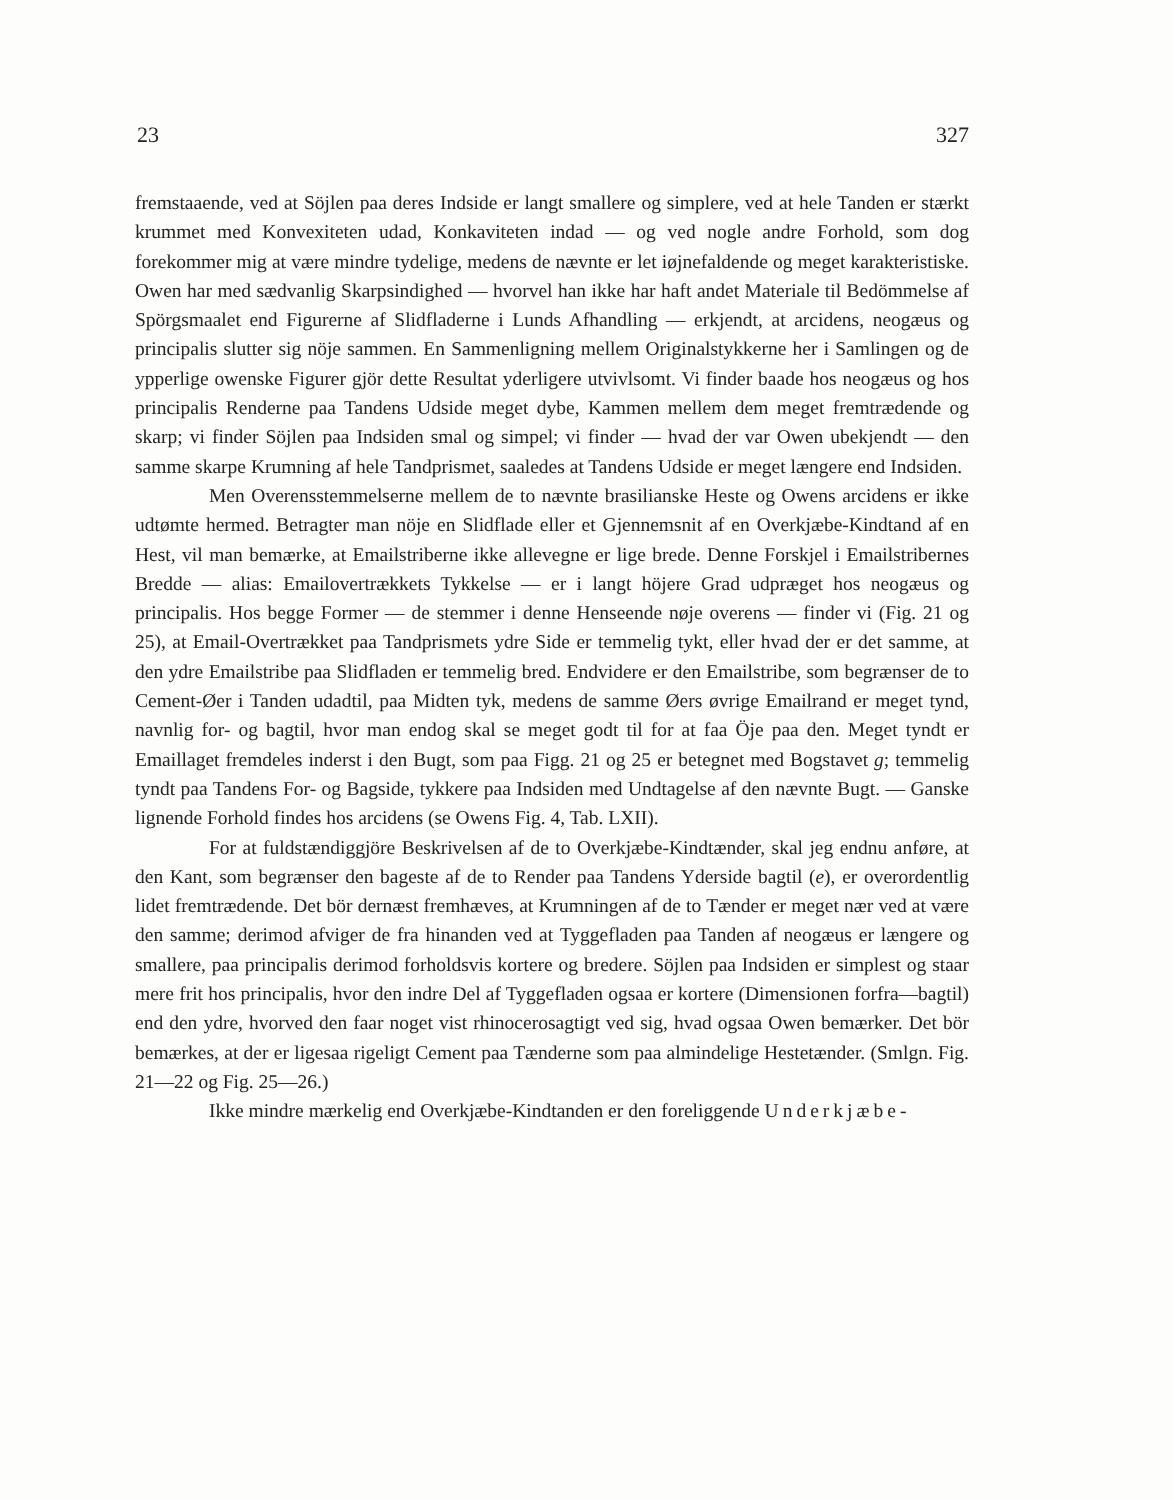23 327
fremstaaende, ved at Söjlen paa deres Indside er langt smallere og simplere, ved at hele Tanden er stærkt krummet med Konvexiteten udad, Konkaviteten indad — og ved nogle andre Forhold, som dog forekommer mig at være mindre tydelige, medens de nævnte er let iøjnefaldende og meget karakteristiske. Owen har med sædvanlig Skarpsindighed — hvorvel han ikke har haft andet Materiale til Bedömmelse af Spörgsmaalet end Figurerne af Slidfladerne i Lunds Afhandling — erkjendt, at arcidens, neogæus og principalis slutter sig nöje sammen. En Sammenligning mellem Originalstykkerne her i Samlingen og de ypperlige owenske Figurer gjör dette Resultat yderligere utvivlsomt. Vi finder baade hos neogæus og hos principalis Renderne paa Tandens Udside meget dybe, Kammen mellem dem meget fremtrædende og skarp; vi finder Söjlen paa Indsiden smal og simpel; vi finder — hvad der var Owen ubekjendt — den samme skarpe Krumning af hele Tandprismet, saaledes at Tandens Udside er meget længere end Indsiden.
Men Overensstemmelserne mellem de to nævnte brasilianske Heste og Owens arcidens er ikke udtømte hermed. Betragter man nöje en Slidflade eller et Gjennemsnit af en Overkjæbe-Kindtand af en Hest, vil man bemærke, at Emailstriberne ikke allevegne er lige brede. Denne Forskjel i Emailstribernes Bredde — alias: Emailovertrækkets Tykkelse — er i langt höjere Grad udpræget hos neogæus og principalis. Hos begge Former — de stemmer i denne Henseende nøje overens — finder vi (Fig. 21 og 25), at Email-Overtrækket paa Tandprismets ydre Side er temmelig tykt, eller hvad der er det samme, at den ydre Emailstribe paa Slidfladen er temmelig bred. Endvidere er den Emailstribe, som begrænser de to Cement-Øer i Tanden udadtil, paa Midten tyk, medens de samme Øers øvrige Emailrand er meget tynd, navnlig for- og bagtil, hvor man endog skal se meget godt til for at faa Öje paa den. Meget tyndt er Emaillaget fremdeles inderst i den Bugt, som paa Figg. 21 og 25 er betegnet med Bogstavet g; temmelig tyndt paa Tandens For- og Bagside, tykkere paa Indsiden med Undtagelse af den nævnte Bugt. — Ganske lignende Forhold findes hos arcidens (se Owens Fig. 4, Tab. LXII).
For at fuldstændiggjöre Beskrivelsen af de to Overkjæbe-Kindtænder, skal jeg endnu anføre, at den Kant, som begrænser den bageste af de to Render paa Tandens Yderside bagtil (e), er overordentlig lidet fremtrædende. Det bör dernæst fremhæves, at Krumningen af de to Tænder er meget nær ved at være den samme; derimod afviger de fra hinanden ved at Tyggefladen paa Tanden af neogæus er længere og smallere, paa principalis derimod forholdsvis kortere og bredere. Söjlen paa Indsiden er simplest og staar mere frit hos principalis, hvor den indre Del af Tyggefladen ogsaa er kortere (Dimensionen forfra—bagtil) end den ydre, hvorved den faar noget vist rhinocerosagtigt ved sig, hvad ogsaa Owen bemærker. Det bör bemærkes, at der er ligesaa rigeligt Cement paa Tænderne som paa almindelige Hestetænder. (Smlgn. Fig. 21—22 og Fig. 25—26.)
Ikke mindre mærkelig end Overkjæbe-Kindtanden er den foreliggende Underkjæbe-